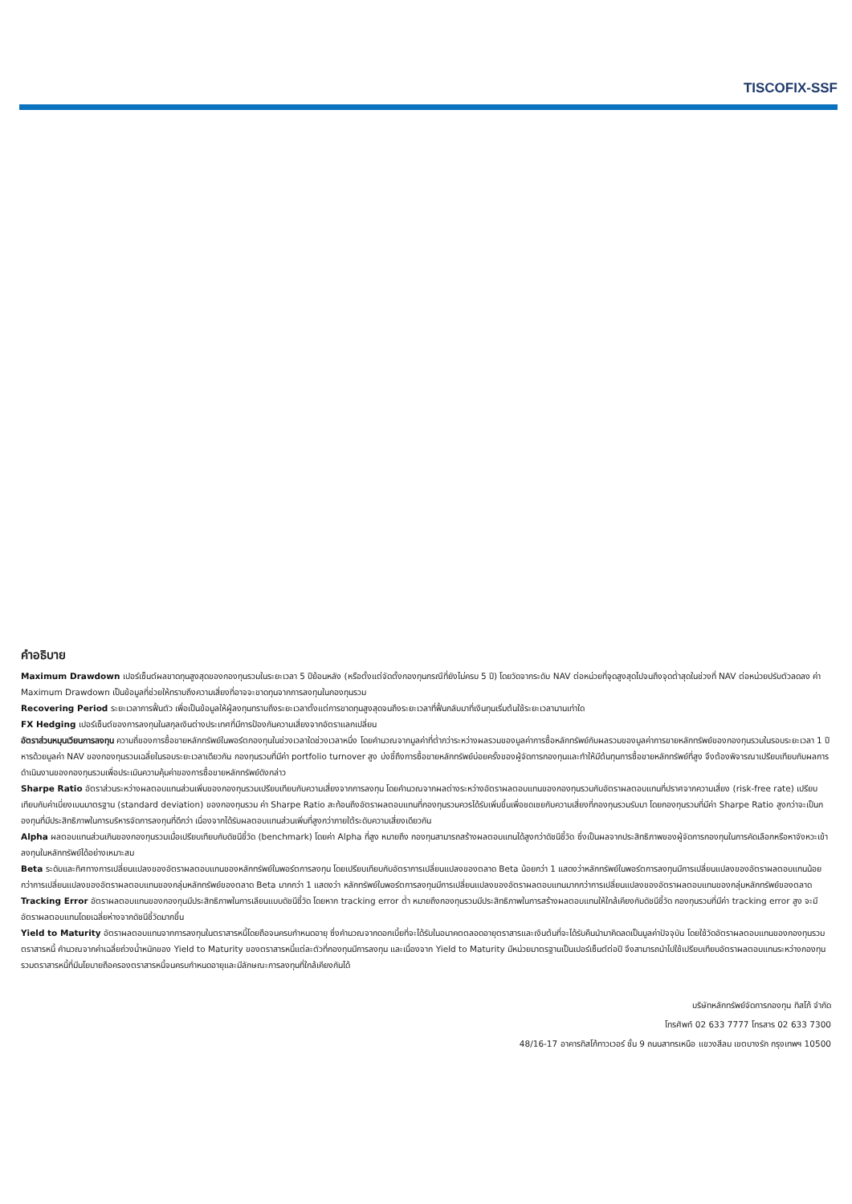TISCOFIX-SSF
คำอธิบาย
Maximum Drawdown เปอร์เซ็นต์ผลขาดทุนสูงสุดของกองทุนรวมในระยะเวลา 5 ปีย้อนหลัง (หรือตั้งแต่จัดตั้งกองทุนกรณีที่ยังไม่ครบ 5 ปี) โดยวัดจากระดับ NAV ต่อหน่วยที่จุดสูงสุดไปจนถึงจุดต่ำสุดในช่วงที่ NAV ต่อหน่วยปรับตัวลดลง ค่า Maximum Drawdown เป็นข้อมูลที่ช่วยให้ทราบถึงความเสี่ยงที่อาจจะขาดทุนจากการลงทุนในกองทุนรวม
Recovering Period ระยะเวลาการฟื้นตัว เพื่อเป็นข้อมูลให้ผู้ลงทุนทราบถึงระยะเวลาตั้งแต่การขาดทุนสูงสุดจนถึงระยะเวลาที่ฟื้นกลับมาที่เงินทุนเริ่มต้นใช้ระยะเวลานานเท่าใด
FX Hedging เปอร์เซ็นต์ของการลงทุนในสกุลเงินต่างประเทศที่มีการป้องกันความเสี่ยงจากอัตราแลกเปลี่ยน
อัตราส่วนหมุนเวียนการลงทุน ความถี่ของการซื้อขายหลักทรัพย์ในพอร์ตกองทุนในช่วงเวลาใดช่วงเวลาหนึ่ง โดยคำนวณจากมูลค่าที่ต่ำกว่าระหว่างผลรวมของมูลค่าการซื้อหลักทรัพย์กับผลรวมของมูลค่าการขายหลักทรัพย์ของกองทุนรวมในรอบระยะเวลา 1 ปีหารด้วยมูลค่า NAV ของกองทุนรวมเฉลี่ยในรอบระยะเวลาเดียวกัน กองทุนรวมที่มีค่า portfolio turnover สูง บ่งชี้ถึงการซื้อขายหลักทรัพย์บ่อยครั้งของผู้จัดการกองทุนและทำให้มีต้นทุนการซื้อขายหลักทรัพย์ที่สูง จึงต้องพิจารณาเปรียบเทียบกับผลการดำเนินงานของกองทุนรวมเพื่อประเมินความคุ้มค่าของการซื้อขายหลักทรัพย์ดังกล่าว
Sharpe Ratio อัตราส่วนระหว่างผลตอบแทนส่วนเพิ่มของกองทุนรวมเปรียบเทียบกับความเสี่ยงจากการลงทุน โดยคำนวณจากผลต่างระหว่างอัตราผลตอบแทนของกองทุนรวมกับอัตราผลตอบแทนที่ปราศจากความเสี่ยง (risk-free rate) เปรียบเทียบกับค่าเบี่ยงเบนมาตรฐาน (standard deviation) ของกองทุนรวม ค่า Sharpe Ratio สะท้อนถึงอัตราผลตอบแทนที่กองทุนรวมควรได้รับเพิ่มขึ้นเพื่อชดเชยกับความเสี่ยงที่กองทุนรวมรับมา โดยกองทุนรวมที่มีค่า Sharpe Ratio สูงกว่าจะเป็นกองทุนที่มีประสิทธิภาพในการบริหารจัดการลงทุนที่ดีกว่า เนื่องจากได้รับผลตอบแทนส่วนเพิ่มที่สูงกว่าภายใต้ระดับความเสี่ยงเดียวกัน
Alpha ผลตอบแทนส่วนเกินของกองทุนรวมเมื่อเปรียบเทียบกับดัชนีชี้วัด (benchmark) โดยค่า Alpha ที่สูง หมายถึง กองทุนสามารถสร้างผลตอบแทนได้สูงกว่าดัชนีชี้วัด ซึ่งเป็นผลจากประสิทธิภาพของผู้จัดการกองทุนในการคัดเลือกหรือหาจังหวะเข้าลงทุนในหลักทรัพย์ได้อย่างเหมาะสม
Beta ระดับและทิศทางการเปลี่ยนแปลงของอัตราผลตอบแทนของหลักทรัพย์ในพอร์ตการลงทุน โดยเปรียบเทียบกับอัตราการเปลี่ยนแปลงของตลาด Beta น้อยกว่า 1 แสดงว่าหลักทรัพย์ในพอร์ตการลงทุนมีการเปลี่ยนแปลงของอัตราผลตอบแทนน้อยกว่าการเปลี่ยนแปลงของอัตราผลตอบแทนของกลุ่มหลักทรัพย์ของตลาด Beta มากกว่า 1 แสดงว่า หลักทรัพย์ในพอร์ตการลงทุนมีการเปลี่ยนแปลงของอัตราผลตอบแทนมากกว่าการเปลี่ยนแปลงของอัตราผลตอบแทนของกลุ่มหลักทรัพย์ของตลาด
Tracking Error อัตราผลตอบแทนของกองทุนมีประสิทธิภาพในการเลียนแบบดัชนีชี้วัด โดยหาก tracking error ต่ำ หมายถึงกองทุนรวมมีประสิทธิภาพในการสร้างผลตอบแทนให้ใกล้เคียงกับดัชนีชี้วัด กองทุนรวมที่มีค่า tracking error สูง จะมีอัตราผลตอบแทนโดยเฉลี่ยห่างจากดัชนีชี้วัดมากขึ้น
Yield to Maturity อัตราผลตอบแทนจากการลงทุนในตราสารหนี้โดยถือจนครบกำหนดอายุ ซึ่งคำนวณจากดอกเบี้ยที่จะได้รับในอนาคตตลอดอายุตราสารและเงินต้นที่จะได้รับคืนนำมาคิดลดเป็นมูลค่าปัจจุบัน โดยใช้วัดอัตราผลตอบแทนของกองทุนรวมตราสารหนี้ คำนวณจากค่าเฉลี่ยถ่วงน้ำหนักของ Yield to Maturity ของตราสารหนี้แต่ละตัวที่กองทุนมีการลงทุน และเนื่องจาก Yield to Maturity มีหน่วยมาตรฐานเป็นเปอร์เซ็นต์ต่อปี จึงสามารถนำไปใช้เปรียบเทียบอัตราผลตอบแทนระหว่างกองทุนรวมตราสารหนี้ที่มีนโยบายถือครองตราสารหนี้จนครบกำหนดอายุและมีลักษณะการลงทุนที่ใกล้เคียงกันได้
บริษัทหลักทรัพย์จัดการกองทุน ทิสโก้ จำกัด
โทรศัพท์ 02 633 7777 โทรสาร 02 633 7300
48/16-17 อาคารทิสโก้ทาวเวอร์ ชั้น 9 ถนนสาทรเหนือ แขวงสีลม เขตบางรัก กรุงเทพฯ 10500